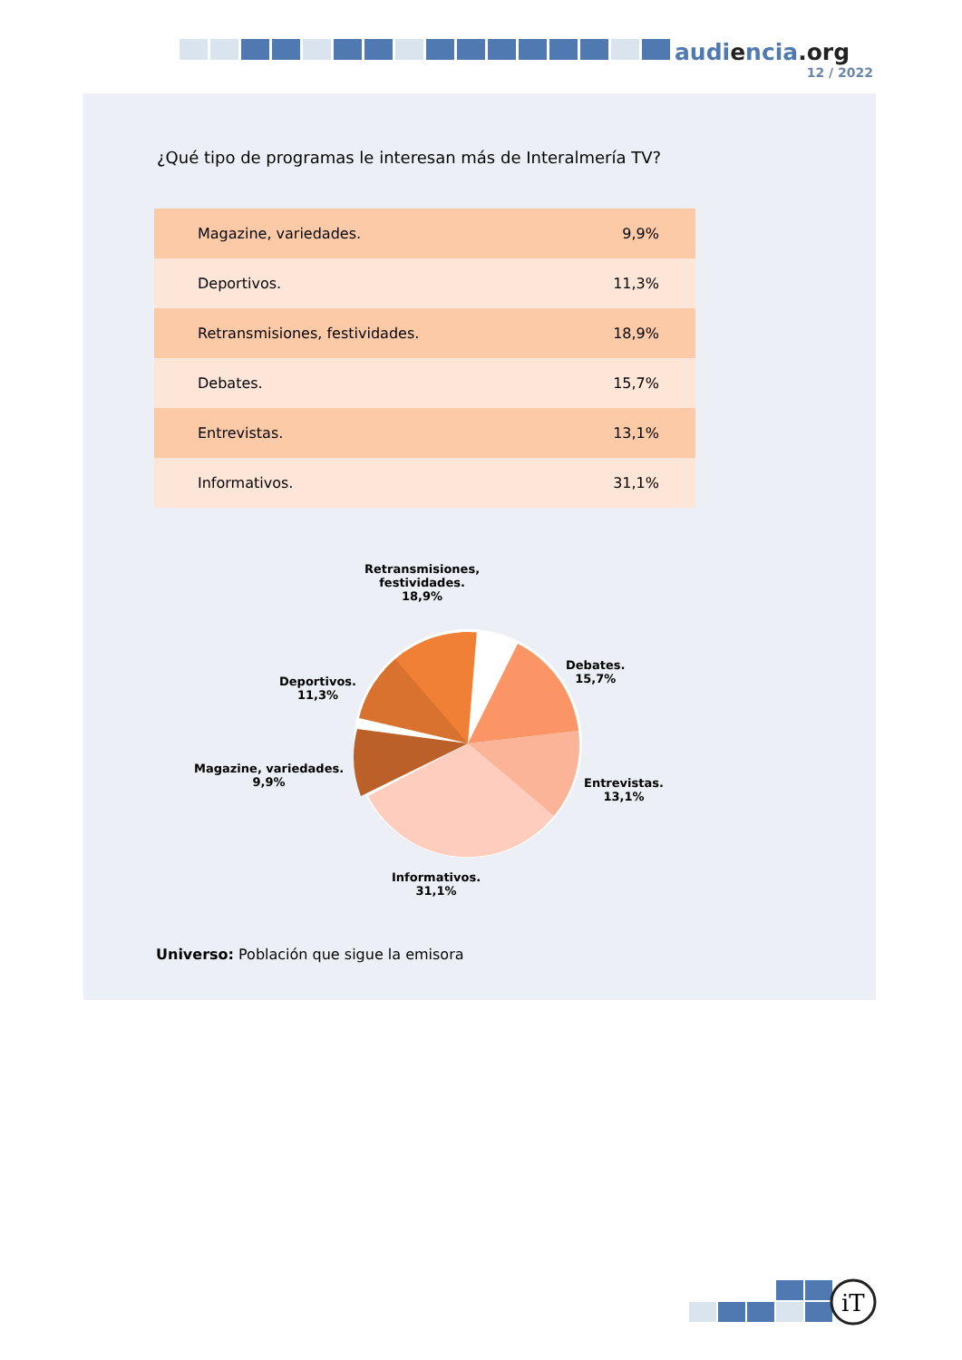audiencia.org
12 / 2022
¿Qué tipo de programas le interesan más de Interalmería TV?
| Magazine, variedades. | 9,9% |
| Deportivos. | 11,3% |
| Retransmisiones, festividades. | 18,9% |
| Debates. | 15,7% |
| Entrevistas. | 13,1% |
| Informativos. | 31,1% |
Retransmisiones,
festividades.
18,9%
Deportivos.
11,3%
Magazine, variedades.
9,9%
Debates.
15,7%
Entrevistas.
13,1%
Informativos.
31,1%
Universo: Población que sigue la emisora
iT